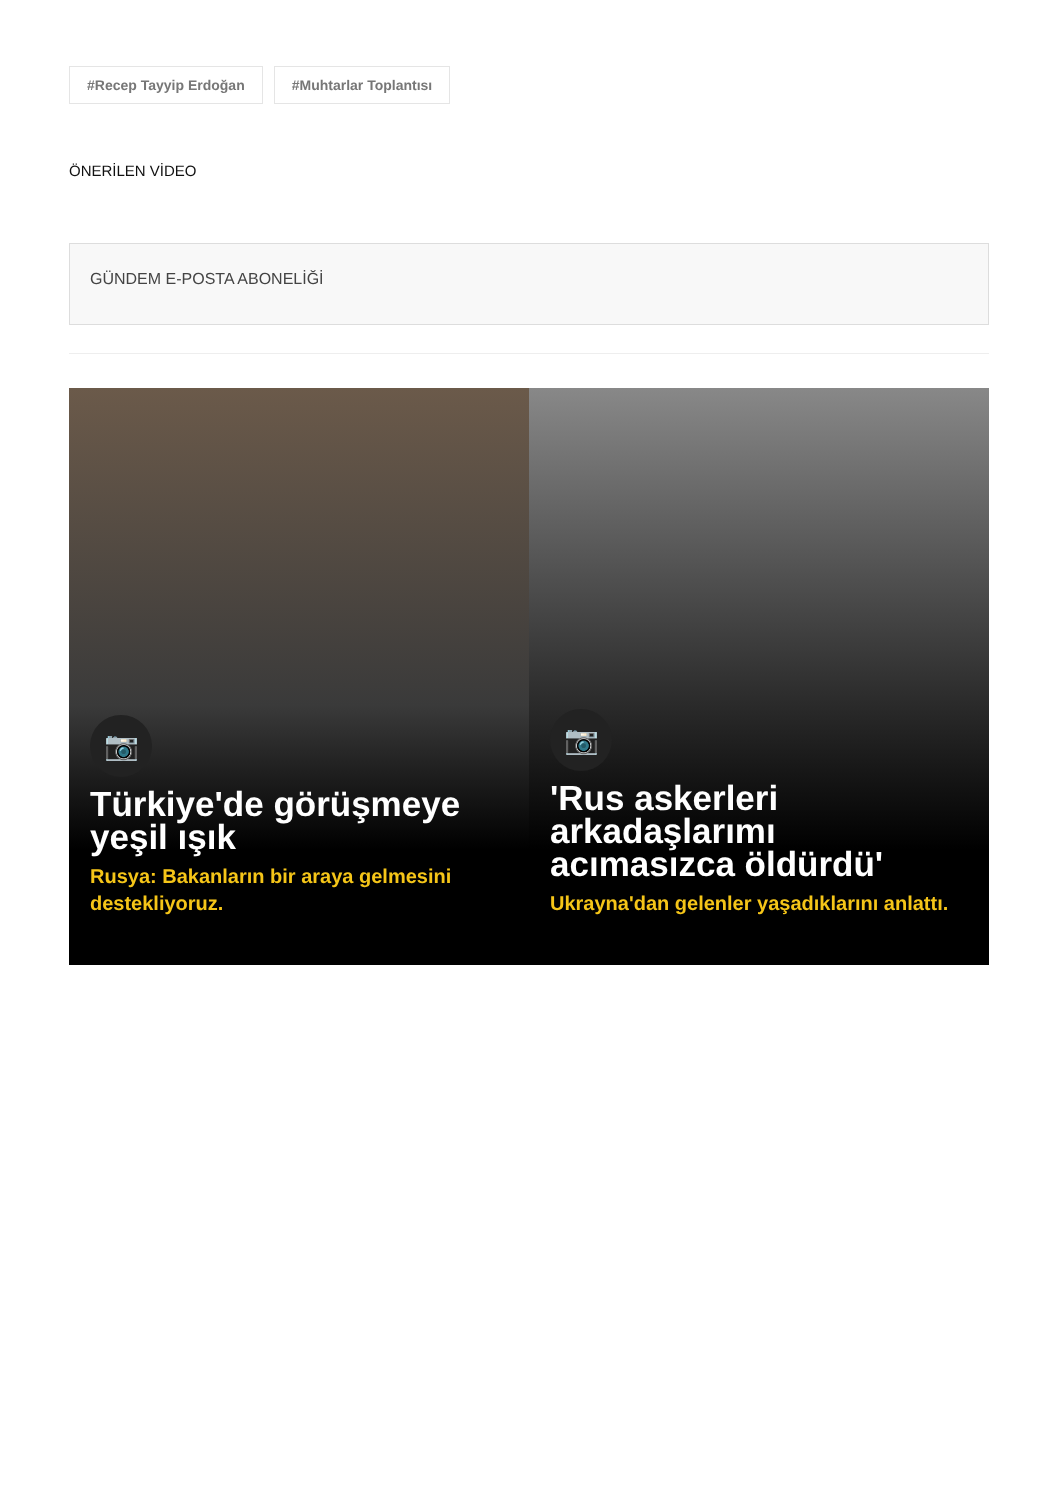#Recep Tayyip Erdoğan #Muhtarlar Toplantısı
ÖNERİLEN VİDEO
GÜNDEM E-POSTA ABONELİĞİ
📷
Türkiye'de görüşmeye yeşil ışık
Rusya: Bakanların bir araya gelmesini destekliyoruz.
📷
'Rus askerleri arkadaşlarımı acımasızca öldürdü'
Ukrayna'dan gelenler yaşadıklarını anlattı.